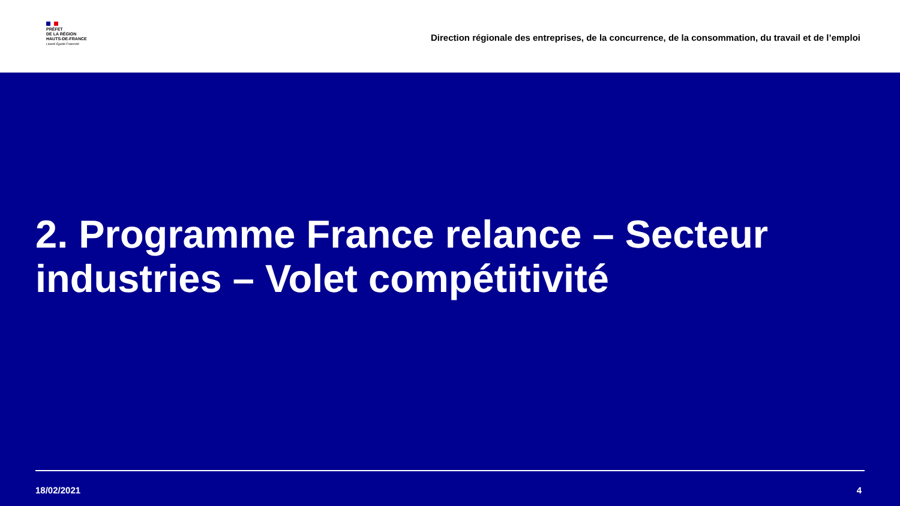PRÉFET
DE LA RÉGION
HAUTS-DE-FRANCE
Liberté Égalité Fraternité
Direction régionale des entreprises, de la concurrence, de la consommation, du travail et de l’emploi
2. Programme France relance – Secteur industries – Volet compétitivité
18/02/2021 4